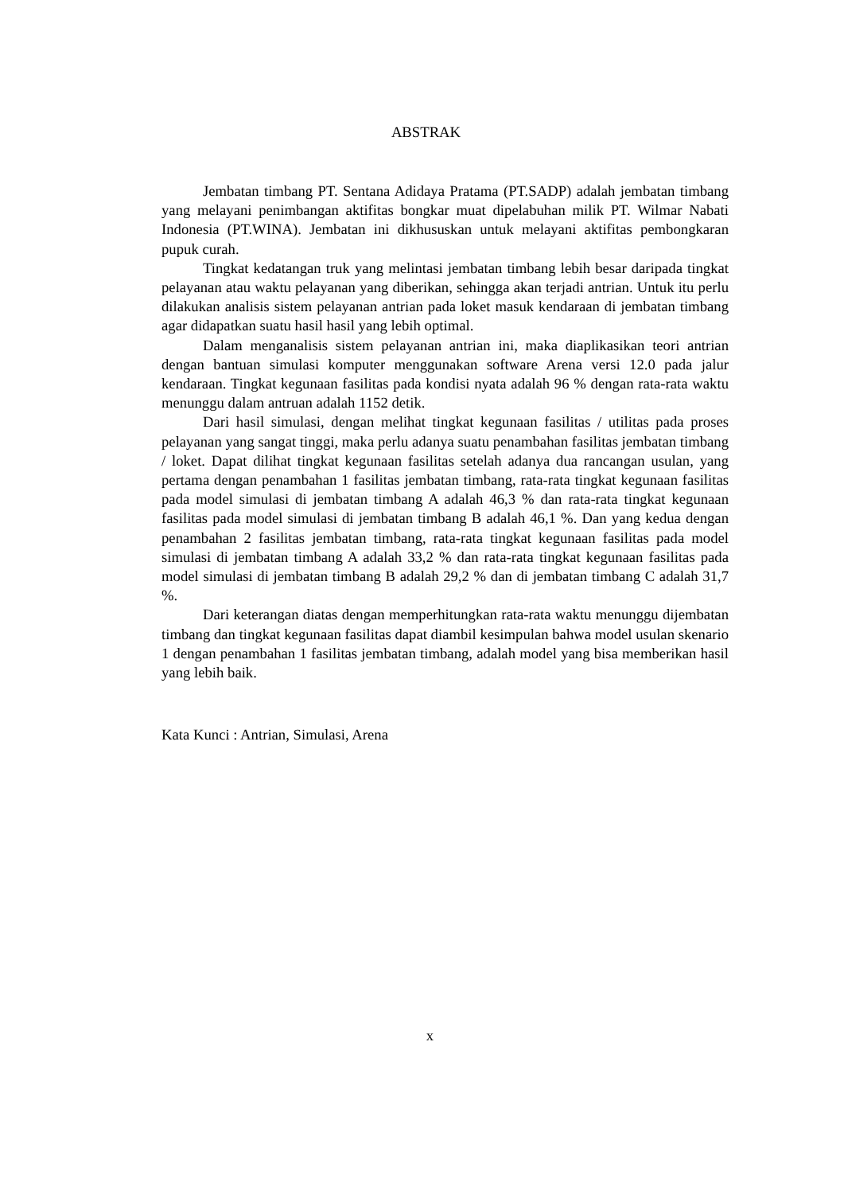ABSTRAK
Jembatan timbang PT. Sentana Adidaya Pratama (PT.SADP) adalah jembatan timbang yang melayani penimbangan aktifitas bongkar muat dipelabuhan milik PT. Wilmar Nabati Indonesia (PT.WINA). Jembatan ini dikhususkan untuk melayani aktifitas pembongkaran pupuk curah.
Tingkat kedatangan truk yang melintasi jembatan timbang lebih besar daripada tingkat pelayanan atau waktu pelayanan yang diberikan, sehingga akan terjadi antrian. Untuk itu perlu dilakukan analisis sistem pelayanan antrian pada loket masuk kendaraan di jembatan timbang agar didapatkan suatu hasil hasil yang lebih optimal.
Dalam menganalisis sistem pelayanan antrian ini, maka diaplikasikan teori antrian dengan bantuan simulasi komputer menggunakan software Arena versi 12.0 pada jalur kendaraan. Tingkat kegunaan fasilitas pada kondisi nyata adalah 96 % dengan rata-rata waktu menunggu dalam antruan adalah 1152 detik.
Dari hasil simulasi, dengan melihat tingkat kegunaan fasilitas / utilitas pada proses pelayanan yang sangat tinggi, maka perlu adanya suatu penambahan fasilitas jembatan timbang / loket. Dapat dilihat tingkat kegunaan fasilitas setelah adanya dua rancangan usulan, yang pertama dengan penambahan 1 fasilitas jembatan timbang, rata-rata tingkat kegunaan fasilitas pada model simulasi di jembatan timbang A adalah 46,3 % dan rata-rata tingkat kegunaan fasilitas pada model simulasi di jembatan timbang B adalah 46,1 %. Dan yang kedua dengan penambahan 2 fasilitas jembatan timbang, rata-rata tingkat kegunaan fasilitas pada model simulasi di jembatan timbang A adalah 33,2 % dan rata-rata tingkat kegunaan fasilitas pada model simulasi di jembatan timbang B adalah 29,2 % dan di jembatan timbang C adalah 31,7 %.
Dari keterangan diatas dengan memperhitungkan rata-rata waktu menunggu dijembatan timbang dan tingkat kegunaan fasilitas dapat diambil kesimpulan bahwa model usulan skenario 1 dengan penambahan 1 fasilitas jembatan timbang, adalah model yang bisa memberikan hasil yang lebih baik.
Kata Kunci : Antrian, Simulasi, Arena
x